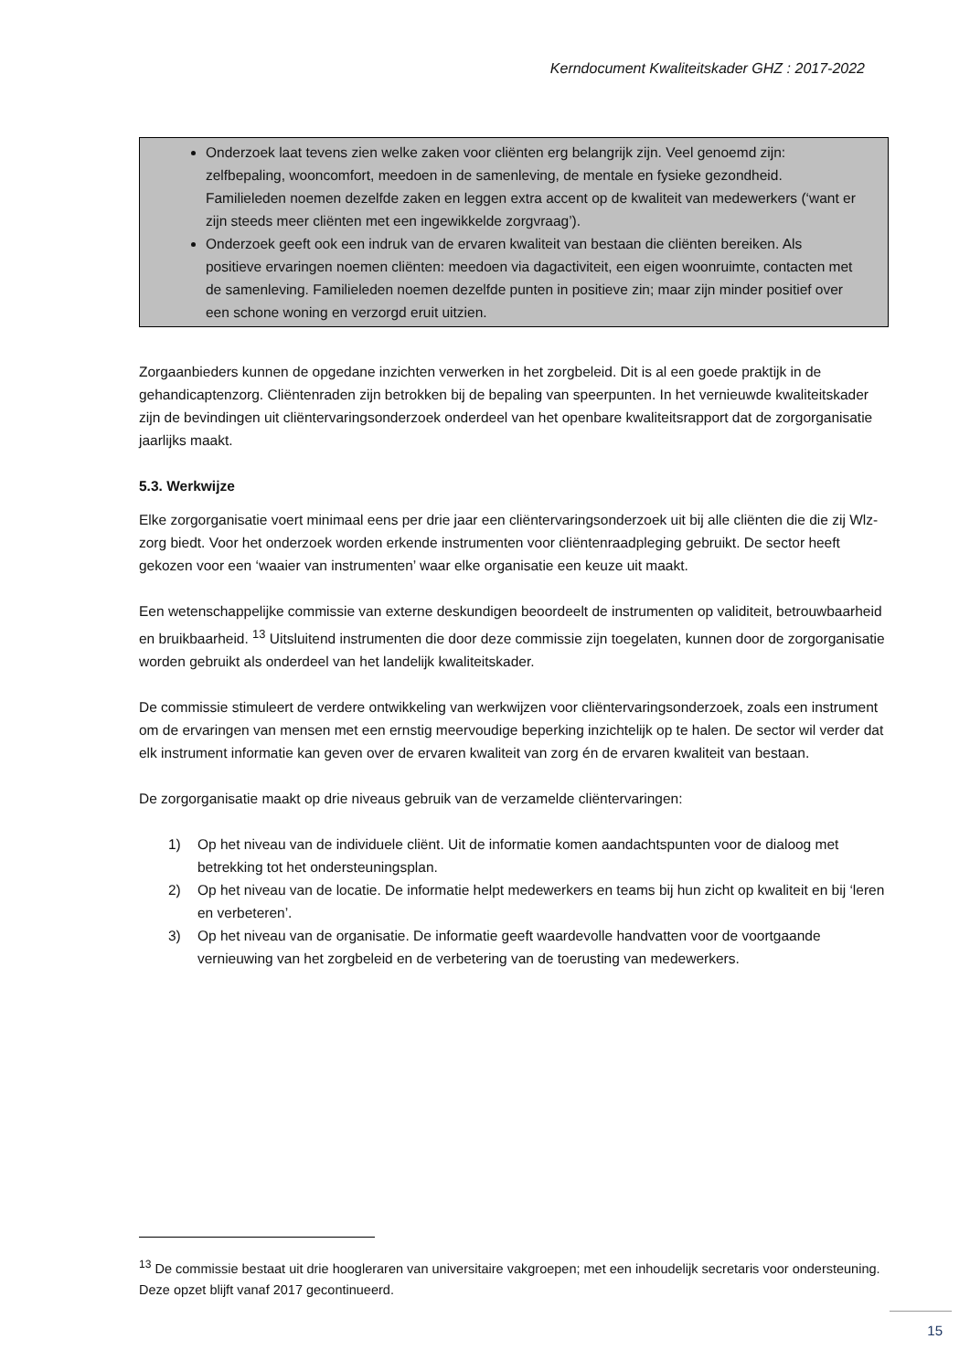Kerndocument Kwaliteitskader GHZ : 2017-2022
Onderzoek laat tevens zien welke zaken voor cliënten erg belangrijk zijn. Veel genoemd zijn: zelfbepaling, wooncomfort, meedoen in de samenleving, de mentale en fysieke gezondheid. Familieleden noemen dezelfde zaken en leggen extra accent op de kwaliteit van medewerkers (‘want er zijn steeds meer cliënten met een ingewikkelde zorgvraag’).
Onderzoek geeft ook een indruk van de ervaren kwaliteit van bestaan die cliënten bereiken. Als positieve ervaringen noemen cliënten: meedoen via dagactiviteit, een eigen woonruimte, contacten met de samenleving. Familieleden noemen dezelfde punten in positieve zin; maar zijn minder positief over een schone woning en verzorgd eruit uitzien.
Zorgaanbieders kunnen de opgedane inzichten verwerken in het zorgbeleid. Dit is al een goede praktijk in de gehandicaptenzorg. Cliëntenraden zijn betrokken bij de bepaling van speerpunten. In het vernieuwde kwaliteitskader zijn de bevindingen uit cliëntervaringsonderzoek onderdeel van het openbare kwaliteitsrapport dat de zorgorganisatie jaarlijks maakt.
5.3. Werkwijze
Elke zorgorganisatie voert minimaal eens per drie jaar een cliëntervaringsonderzoek uit bij alle cliënten die die zij Wlz-zorg biedt. Voor het onderzoek worden erkende instrumenten voor cliëntenraadpleging gebruikt. De sector heeft gekozen voor een ‘waaier van instrumenten’ waar elke organisatie een keuze uit maakt.
Een wetenschappelijke commissie van externe deskundigen beoordeelt de instrumenten op validiteit, betrouwbaarheid en bruikbaarheid. <sup>13</sup> Uitsluitend instrumenten die door deze commissie zijn toegelaten, kunnen door de zorgorganisatie worden gebruikt als onderdeel van het landelijk kwaliteitskader.
De commissie stimuleert de verdere ontwikkeling van werkwijzen voor cliëntervaringsonderzoek, zoals een instrument om de ervaringen van mensen met een ernstig meervoudige beperking inzichtelijk op te halen. De sector wil verder dat elk instrument informatie kan geven over de ervaren kwaliteit van zorg én de ervaren kwaliteit van bestaan.
De zorgorganisatie maakt op drie niveaus gebruik van de verzamelde cliëntervaringen:
1) Op het niveau van de individuele cliënt. Uit de informatie komen aandachtspunten voor de dialoog met betrekking tot het ondersteuningsplan.
2) Op het niveau van de locatie. De informatie helpt medewerkers en teams bij hun zicht op kwaliteit en bij ‘leren en verbeteren’.
3) Op het niveau van de organisatie. De informatie geeft waardevolle handvatten voor de voortgaande vernieuwing van het zorgbeleid en de verbetering van de toerusting van medewerkers.
<sup>13</sup> De commissie bestaat uit drie hoogleraren van universitaire vakgroepen; met een inhoudelijk secretaris voor ondersteuning. Deze opzet blijft vanaf 2017 gecontinueerd.
15